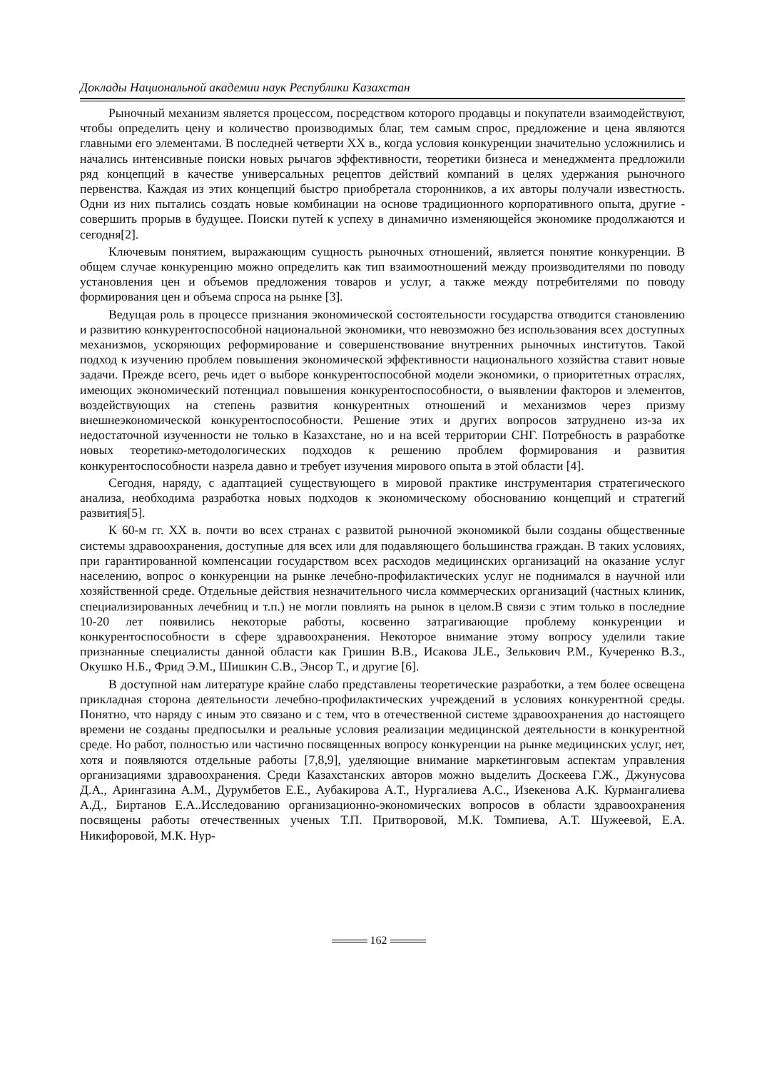Доклады Национальной академии наук Республики Казахстан
Рыночный механизм является процессом, посредством которого продавцы и покупатели взаимодействуют, чтобы определить цену и количество производимых благ, тем самым спрос, предложение и цена являются главными его элементами. В последней четверти XX в., когда условия конкуренции значительно усложнились и начались интенсивные поиски новых рычагов эффективности, теоретики бизнеса и менеджмента предложили ряд концепций в качестве универсальных рецептов действий компаний в целях удержания рыночного первенства. Каждая из этих концепций быстро приобретала сторонников, а их авторы получали известность. Одни из них пытались создать новые комбинации на основе традиционного корпоративного опыта, другие - совершить прорыв в будущее. Поиски путей к успеху в динамично изменяющейся экономике продолжаются и сегодня[2].
Ключевым понятием, выражающим сущность рыночных отношений, является понятие конкуренции. В общем случае конкуренцию можно определить как тип взаимоотношений между производителями по поводу установления цен и объемов предложения товаров и услуг, а также между потребителями по поводу формирования цен и объема спроса на рынке [3].
Ведущая роль в процессе признания экономической состоятельности государства отводится становлению и развитию конкурентоспособной национальной экономики, что невозможно без использования всех доступных механизмов, ускоряющих реформирование и совершенствование внутренних рыночных институтов. Такой подход к изучению проблем повышения экономической эффективности национального хозяйства ставит новые задачи. Прежде всего, речь идет о выборе конкурентоспособной модели экономики, о приоритетных отраслях, имеющих экономический потенциал повышения конкурентоспособности, о выявлении факторов и элементов, воздействующих на степень развития конкурентных отношений и механизмов через призму внешнеэкономической конкурентоспособности. Решение этих и других вопросов затруднено из-за их недостаточной изученности не только в Казахстане, но и на всей территории СНГ. Потребность в разработке новых теоретико-методологических подходов к решению проблем формирования и развития конкурентоспособности назрела давно и требует изучения мирового опыта в этой области [4].
Сегодня, наряду, с адаптацией существующего в мировой практике инструментария стратегического анализа, необходима разработка новых подходов к экономическому обоснованию концепций и стратегий развития[5].
К 60-м гг. XX в. почти во всех странах с развитой рыночной экономикой были созданы общественные системы здравоохранения, доступные для всех или для подавляющего большинства граждан. В таких условиях, при гарантированной компенсации государством всех расходов медицинских организаций на оказание услуг населению, вопрос о конкуренции на рынке лечебно-профилактических услуг не поднимался в научной или хозяйственной среде. Отдельные действия незначительного числа коммерческих организаций (частных клиник, специализированных лечебниц и т.п.) не могли повлиять на рынок в целом.В связи с этим только в последние 10-20 лет появились некоторые работы, косвенно затрагивающие проблему конкуренции и конкурентоспособности в сфере здравоохранения. Некоторое внимание этому вопросу уделили такие признанные специалисты данной области как Гришин В.В., Исакова JLE., Зелькович Р.М., Кучеренко В.З., Окушко Н.Б., Фрид Э.М., Шишкин С.В., Энсор Т., и другие [6].
В доступной нам литературе крайне слабо представлены теоретические разработки, а тем более освещена прикладная сторона деятельности лечебно-профилактических учреждений в условиях конкурентной среды. Понятно, что наряду с иным это связано и с тем, что в отечественной системе здравоохранения до настоящего времени не созданы предпосылки и реальные условия реализации медицинской деятельности в конкурентной среде. Но работ, полностью или частично посвященных вопросу конкуренции на рынке медицинских услуг, нет, хотя и появляются отдельные работы [7,8,9], уделяющие внимание маркетинговым аспектам управления организациями здравоохранения. Среди Казахстанских авторов можно выделить Доскеева Г.Ж., Джунусова Д.А., Арингазина А.М., Дурумбетов Е.Е., Аубакирова А.Т., Нургалиева А.С., Изекенова А.К. Курмангалиева А.Д., Биртанов Е.А..Исследованию организационно-экономических вопросов в области здравоохранения посвящены работы отечественных ученых Т.П. Притворовой, М.К. Томпиева, А.Т. Шужеевой, Е.А. Никифоровой, М.К. Нур-
162